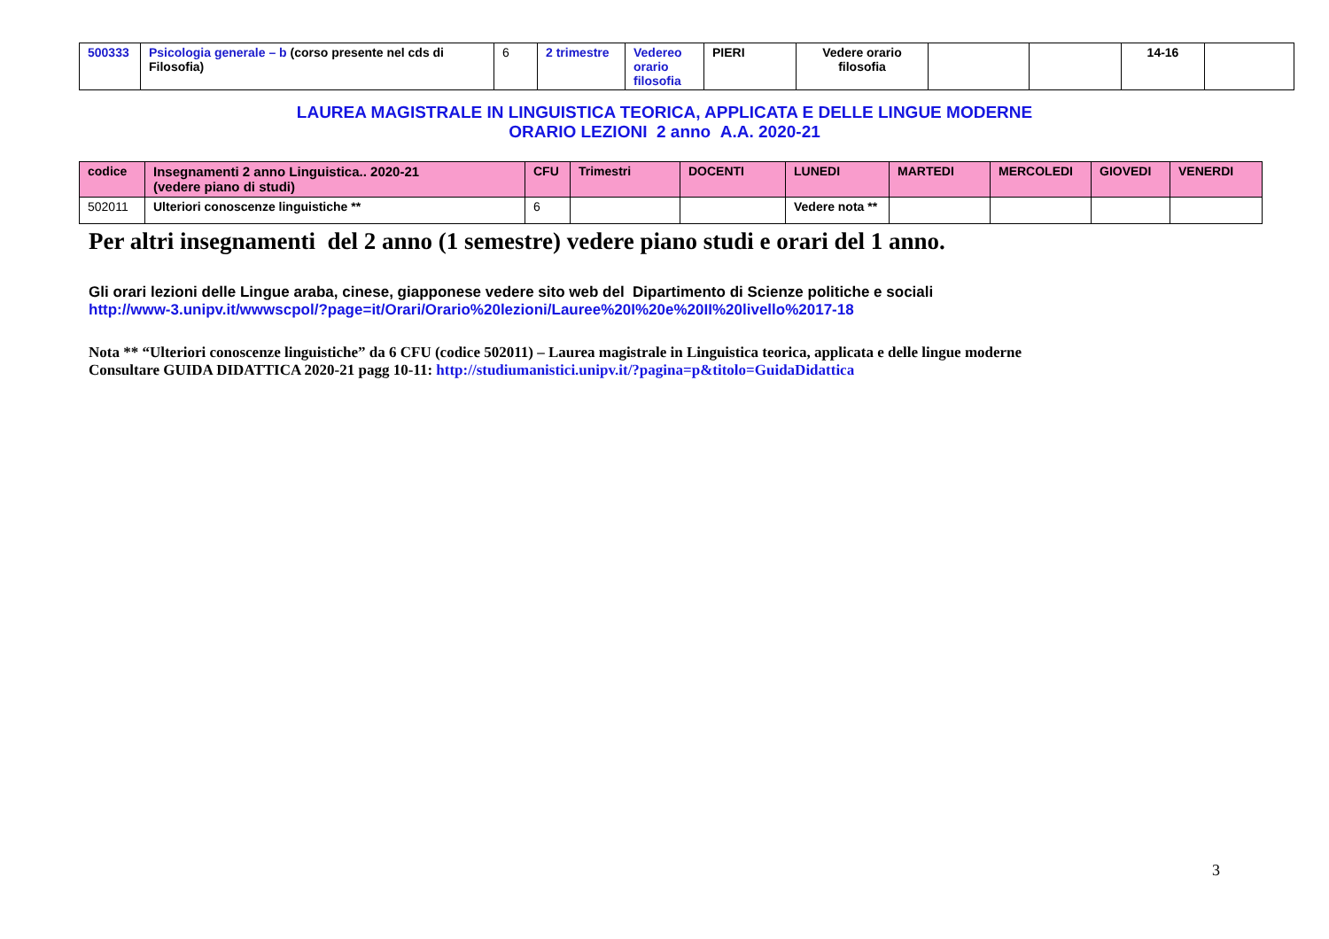| 500333 | Psicologia generale – b (corso presente nel cds di Filosofia) | 6 | 2 trimestre | Vedereo orario filosofia | PIERI | Vedere orario filosofia | | | 14-16 | |
LAUREA MAGISTRALE IN LINGUISTICA TEORICA, APPLICATA E DELLE LINGUE MODERNE
ORARIO LEZIONI 2 anno A.A. 2020-21
| codice | Insegnamenti 2 anno Linguistica.. 2020-21 (vedere piano di studi) | CFU | Trimestri | DOCENTI | LUNEDI | MARTEDI | MERCOLEDI | GIOVEDI | VENERDI |
| --- | --- | --- | --- | --- | --- | --- | --- | --- | --- |
| 502011 | Ulteriori conoscenze linguistiche ** | 6 | | | Vedere nota ** | | | | |
Per altri insegnamenti del 2 anno (1 semestre) vedere piano studi e orari del 1 anno.
Gli orari lezioni delle Lingue araba, cinese, giapponese vedere sito web del Dipartimento di Scienze politiche e sociali
http://www-3.unipv.it/wwwscpol/?page=it/Orari/Orario%20lezioni/Lauree%20I%20e%20II%20livello%2017-18
Nota ** “Ulteriori conoscenze linguistiche” da 6 CFU (codice 502011) – Laurea magistrale in Linguistica teorica, applicata e delle lingue moderne
Consultare GUIDA DIDATTICA 2020-21 pagg 10-11: http://studiumanistici.unipv.it/?pagina=p&titolo=GuidaDidattica
3